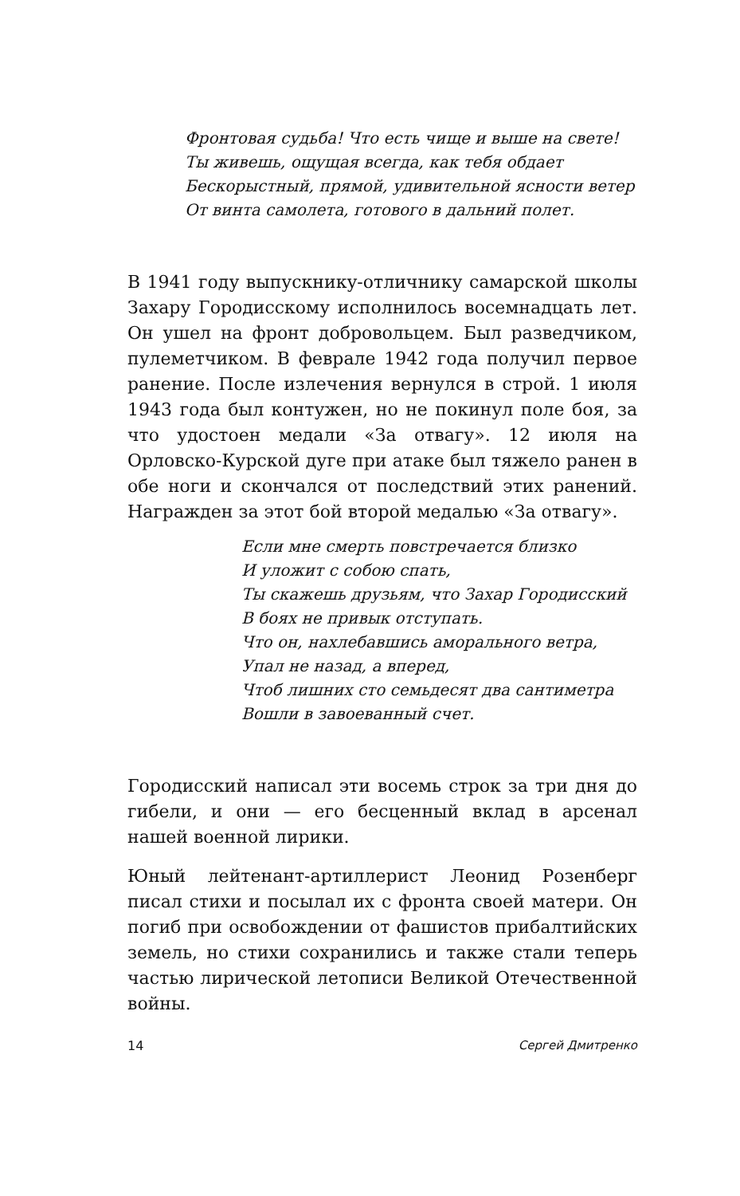Фронтовая судьба! Что есть чище и выше на свете!
Ты живешь, ощущая всегда, как тебя обдает
Бескорыстный, прямой, удивительной ясности ветер
От винта самолета, готового в дальний полет.
В 1941 году выпускнику-отличнику самарской школы Захару Городисскому исполнилось восемнадцать лет. Он ушел на фронт добровольцем. Был разведчиком, пулеметчиком. В феврале 1942 года получил первое ранение. После излечения вернулся в строй. 1 июля 1943 года был контужен, но не покинул поле боя, за что удостоен медали «За отвагу». 12 июля на Орловско-Курской дуге при атаке был тяжело ранен в обе ноги и скончался от последствий этих ранений. Награжден за этот бой второй медалью «За отвагу».
Если мне смерть повстречается близко
И уложит с собою спать,
Ты скажешь друзьям, что Захар Городисский
В боях не привык отступать.
Что он, нахлебавшись аморального ветра,
Упал не назад, а вперед,
Чтоб лишних сто семьдесят два сантиметра
Вошли в завоеванный счет.
Городисский написал эти восемь строк за три дня до гибели, и они — его бесценный вклад в арсенал нашей военной лирики.
Юный лейтенант-артиллерист Леонид Розенберг писал стихи и посылал их с фронта своей матери. Он погиб при освобождении от фашистов прибалтийских земель, но стихи сохранились и также стали теперь частью лирической летописи Великой Отечественной войны.
14 Сергей Дмитренко